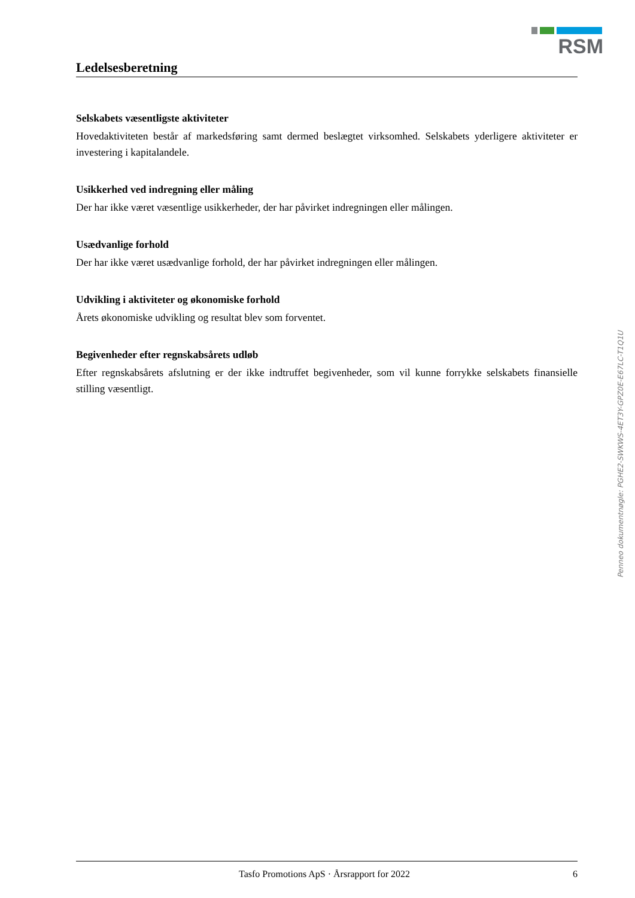RSM
Ledelsesberetning
Selskabets væsentligste aktiviteter
Hovedaktiviteten består af markedsføring samt dermed beslægtet virksomhed. Selskabets yderligere aktiviteter er investering i kapitalandele.
Usikkerhed ved indregning eller måling
Der har ikke været væsentlige usikkerheder, der har påvirket indregningen eller målingen.
Usædvanlige forhold
Der har ikke været usædvanlige forhold, der har påvirket indregningen eller målingen.
Udvikling i aktiviteter og økonomiske forhold
Årets økonomiske udvikling og resultat blev som forventet.
Begivenheder efter regnskabsårets udløb
Efter regnskabsårets afslutning er der ikke indtruffet begivenheder, som vil kunne forrykke selskabets finansielle stilling væsentligt.
Penneo dokumentnøgle: PGHE2-SWKWS-4ET3Y-GPZ0E-E67LC-T1Q1U
Tasfo Promotions ApS · Årsrapport for 2022 6